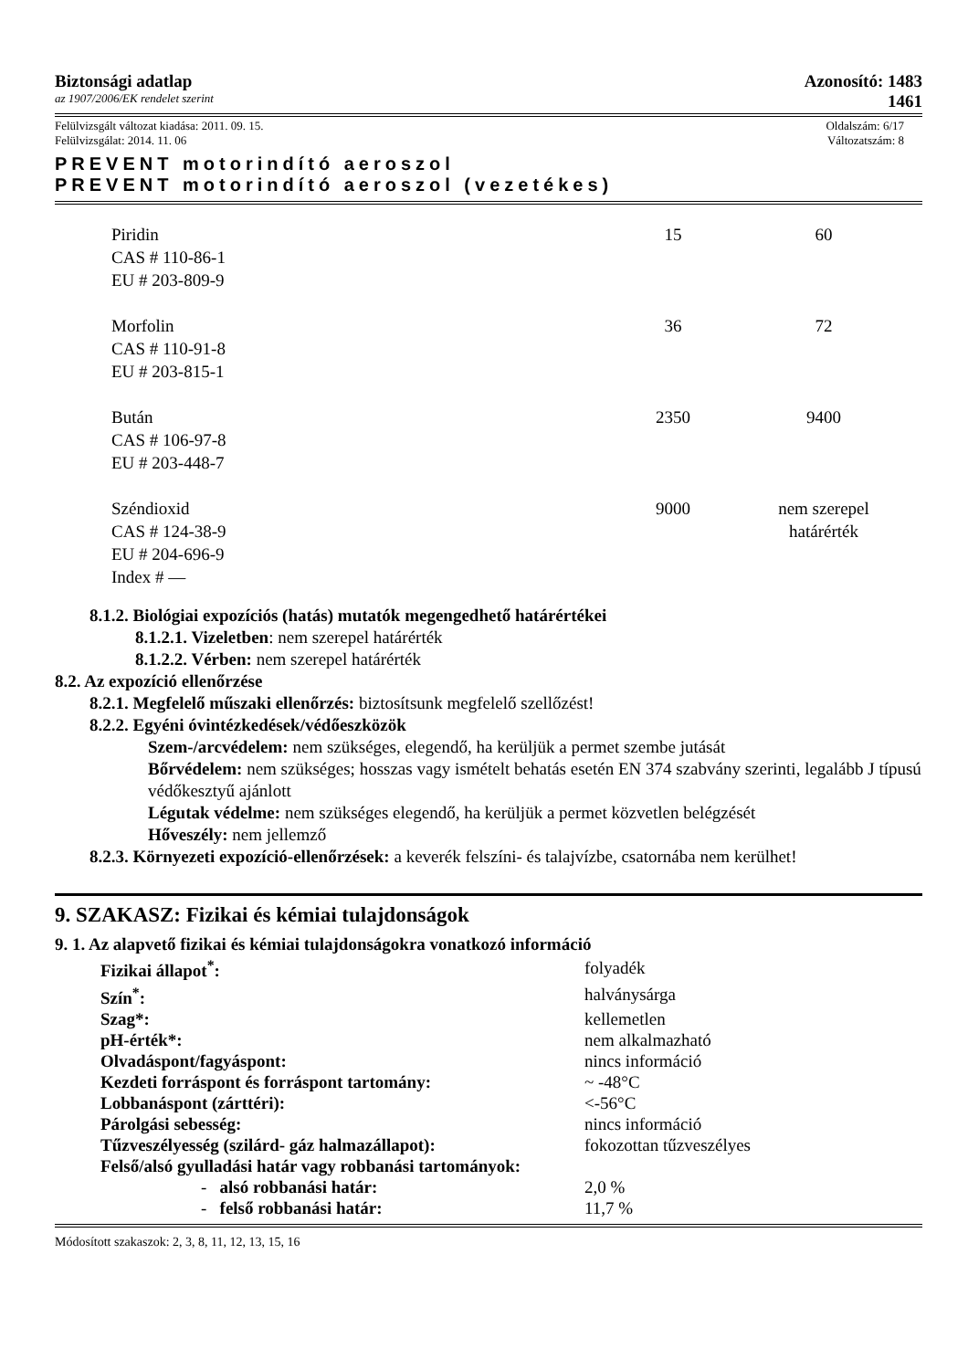Biztonsági adatlap Azonosító: 1483
az 1907/2006/EK rendelet szerint 1461
Felülvizsgált változat kiadása: 2011. 09. 15. Oldalszám: 6/17
Felülvizsgálat: 2014. 11. 06 Változatszám: 8
PREVENT motorindító aeroszol
PREVENT motorindító aeroszol (vezetékes)
| Piridin CAS # 110-86-1 EU # 203-809-9 | 15 | 60 |
| Morfolin CAS # 110-91-8 EU # 203-815-1 | 36 | 72 |
| Bután CAS # 106-97-8 EU # 203-448-7 | 2350 | 9400 |
| Széndioxid CAS # 124-38-9 EU # 204-696-9 Index # — | 9000 | nem szerepel határérték |
8.1.2. Biológiai expozíciós (hatás) mutatók megengedhető határértékei
8.1.2.1. Vizeletben: nem szerepel határérték
8.1.2.2. Vérben: nem szerepel határérték
8.2. Az expozíció ellenőrzése
8.2.1. Megfelelő műszaki ellenőrzés: biztosítsunk megfelelő szellőzést!
8.2.2. Egyéni óvintézkedések/védőeszközök
Szem-/arcvédelem: nem szükséges, elegendő, ha kerüljük a permet szembe jutását
Bőrvédelem: nem szükséges; hosszas vagy ismételt behatás esetén EN 374 szabvány szerinti, legalább J típusú védőkesztyű ajánlott
Légutak védelme: nem szükséges elegendő, ha kerüljük a permet közvetlen belégzését
Hőveszély: nem jellemző
8.2.3. Környezeti expozíció-ellenőrzések: a keverék felszíni- és talajvízbe, csatornába nem kerülhet!
9. SZAKASZ: Fizikai és kémiai tulajdonságok
9. 1. Az alapvető fizikai és kémiai tulajdonságokra vonatkozó információ
| Fizikai állapot<sup>*</sup>: | folyadék |
| Szín<sup>*</sup>: | halványsárga |
| Szag*: | kellemetlen |
| pH-érték*: | nem alkalmazható |
| Olvadáspont/fagyáspont: | nincs információ |
| Kezdeti forráspont és forráspont tartomány: | ~ -48°C |
| Lobbanáspont (zárttéri): | <-56°C |
| Párolgási sebesség: | nincs információ |
| Tűzveszélyesség (szilárd- gáz halmazállapot): | fokozottan tűzveszélyes |
| Felső/alsó gyulladási határ vagy robbanási tartományok: | |
| - alsó robbanási határ: | 2,0 % |
| - felső robbanási határ: | 11,7 % |
Módosított szakaszok: 2, 3, 8, 11, 12, 13, 15, 16